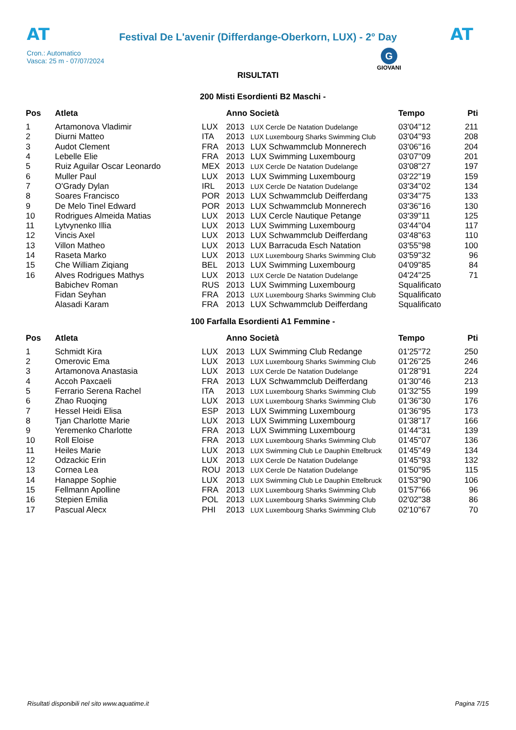AT
Festival De L'avenir (Differdange-Oberkorn, LUX) - 2° Day
AT
Cron.: Automatico
Vasca: 25 m - 07/07/2024
G
GIOVANI
RISULTATI
200 Misti Esordienti B2 Maschi -
| Pos | Atleta | | Anno Società | | Tempo | Pti |
| --- | --- | --- | --- | --- | --- | --- |
| 1 | Artamonova Vladimir | LUX | 2013 | LUX Cercle De Natation Dudelange | 03'04''12 | 211 |
| 2 | Diurni Matteo | ITA | 2013 | LUX Luxembourg Sharks Swimming Club | 03'04''93 | 208 |
| 3 | Audot Clement | FRA | 2013 | LUX Schwammclub Monnerech | 03'06''16 | 204 |
| 4 | Lebelle Elie | FRA | 2013 | LUX Swimming Luxembourg | 03'07''09 | 201 |
| 5 | Ruiz Aguilar Oscar Leonardo | MEX | 2013 | LUX Cercle De Natation Dudelange | 03'08''27 | 197 |
| 6 | Muller Paul | LUX | 2013 | LUX Swimming Luxembourg | 03'22''19 | 159 |
| 7 | O'Grady Dylan | IRL | 2013 | LUX Cercle De Natation Dudelange | 03'34''02 | 134 |
| 8 | Soares Francisco | POR | 2013 | LUX Schwammclub Deifferdang | 03'34''75 | 133 |
| 9 | De Melo Tinel Edward | POR | 2013 | LUX Schwammclub Monnerech | 03'36''16 | 130 |
| 10 | Rodrigues Almeida Matias | LUX | 2013 | LUX Cercle Nautique Petange | 03'39''11 | 125 |
| 11 | Lytvynenko Illia | LUX | 2013 | LUX Swimming Luxembourg | 03'44''04 | 117 |
| 12 | Vincis Axel | LUX | 2013 | LUX Schwammclub Deifferdang | 03'48''63 | 110 |
| 13 | Villon Matheo | LUX | 2013 | LUX Barracuda Esch Natation | 03'55''98 | 100 |
| 14 | Raseta Marko | LUX | 2013 | LUX Luxembourg Sharks Swimming Club | 03'59''32 | 96 |
| 15 | Che William Ziqiang | BEL | 2013 | LUX Swimming Luxembourg | 04'09''85 | 84 |
| 16 | Alves Rodrigues Mathys | LUX | 2013 | LUX Cercle De Natation Dudelange | 04'24''25 | 71 |
| | Babichev Roman | RUS | 2013 | LUX Swimming Luxembourg | Squalificato | |
| | Fidan Seyhan | FRA | 2013 | LUX Luxembourg Sharks Swimming Club | Squalificato | |
| | Alasadi Karam | FRA | 2013 | LUX Schwammclub Deifferdang | Squalificato | |
100 Farfalla Esordienti A1 Femmine -
| Pos | Atleta | | Anno Società | | Tempo | Pti |
| --- | --- | --- | --- | --- | --- | --- |
| 1 | Schmidt Kira | LUX | 2013 | LUX Swimming Club Redange | 01'25''72 | 250 |
| 2 | Omerovic Ema | LUX | 2013 | LUX Luxembourg Sharks Swimming Club | 01'26''25 | 246 |
| 3 | Artamonova Anastasia | LUX | 2013 | LUX Cercle De Natation Dudelange | 01'28''91 | 224 |
| 4 | Accoh Paxcaeli | FRA | 2013 | LUX Schwammclub Deifferdang | 01'30''46 | 213 |
| 5 | Ferrario Serena Rachel | ITA | 2013 | LUX Luxembourg Sharks Swimming Club | 01'32''55 | 199 |
| 6 | Zhao Ruoqing | LUX | 2013 | LUX Luxembourg Sharks Swimming Club | 01'36''30 | 176 |
| 7 | Hessel Heidi Elisa | ESP | 2013 | LUX Swimming Luxembourg | 01'36''95 | 173 |
| 8 | Tjan Charlotte Marie | LUX | 2013 | LUX Swimming Luxembourg | 01'38''17 | 166 |
| 9 | Yeremenko Charlotte | FRA | 2013 | LUX Swimming Luxembourg | 01'44''31 | 139 |
| 10 | Roll Eloise | FRA | 2013 | LUX Luxembourg Sharks Swimming Club | 01'45''07 | 136 |
| 11 | Heiles Marie | LUX | 2013 | LUX Swimming Club Le Dauphin Ettelbruck | 01'45''49 | 134 |
| 12 | Odzackic Erin | LUX | 2013 | LUX Cercle De Natation Dudelange | 01'45''93 | 132 |
| 13 | Cornea Lea | ROU | 2013 | LUX Cercle De Natation Dudelange | 01'50''95 | 115 |
| 14 | Hanappe Sophie | LUX | 2013 | LUX Swimming Club Le Dauphin Ettelbruck | 01'53''90 | 106 |
| 15 | Fellmann Apolline | FRA | 2013 | LUX Luxembourg Sharks Swimming Club | 01'57''66 | 96 |
| 16 | Stepien Emilia | POL | 2013 | LUX Luxembourg Sharks Swimming Club | 02'02''38 | 86 |
| 17 | Pascual Alecx | PHI | 2013 | LUX Luxembourg Sharks Swimming Club | 02'10''67 | 70 |
Risultati disponibili nel sito www.aquatime.it Pagina 7/15